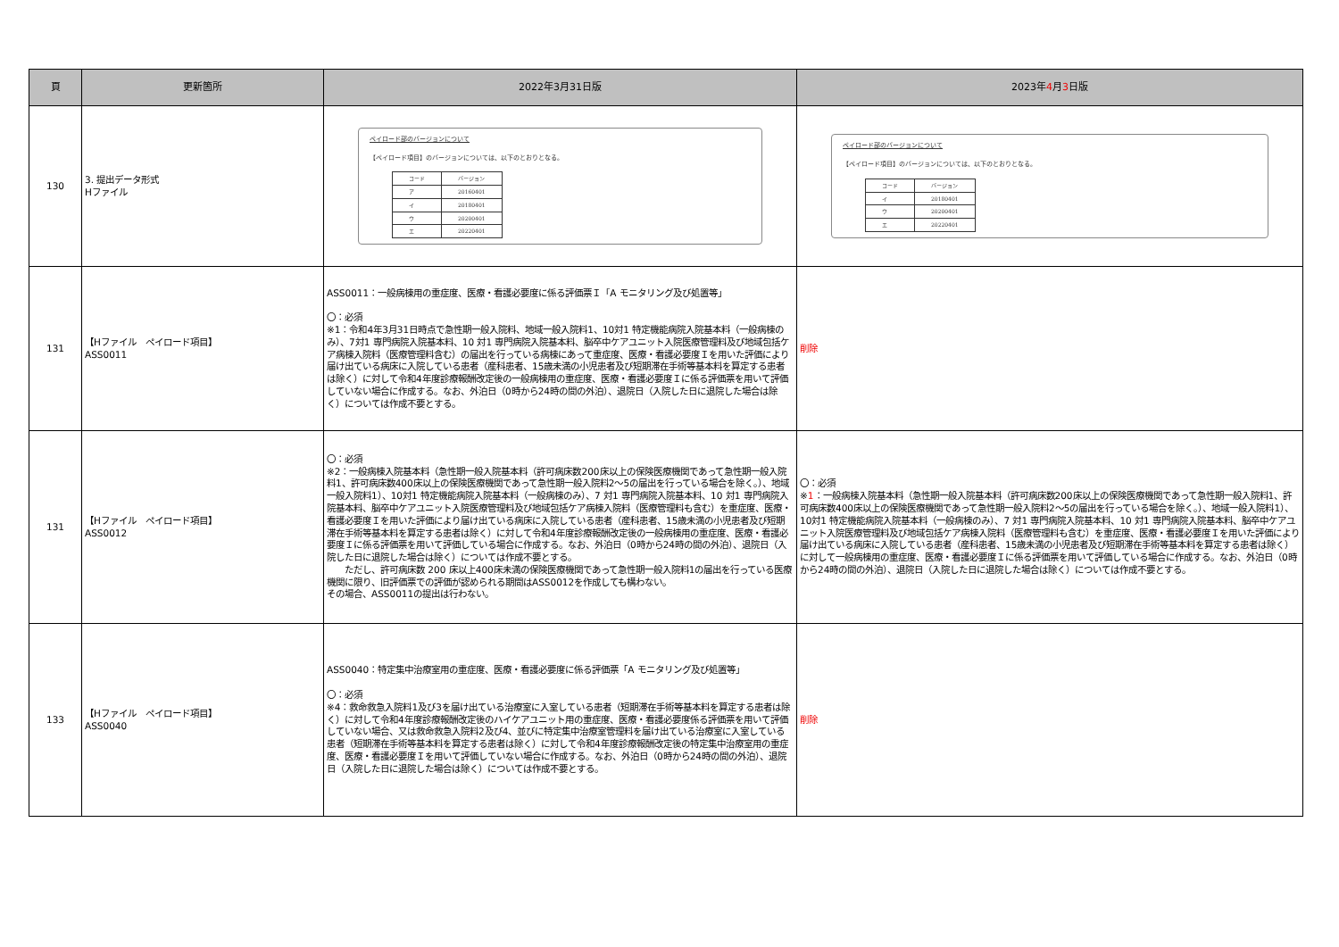| 頁 | 更新箇所 | 2022年3月31日版 | 2023年 4 月 3 日版 |
| --- | --- | --- | --- |
| 130 | 3. 提出データ形式 Hファイル | ペイロード部のバージョンについて 【ペイロード項目】のバージョンについては、以下のとおりとなる。 / コード / バージョン / / --- / --- / / ア / 20160401 / / イ / 20180401 / / ウ / 20200401 / / エ / 20220401 / | ペイロード部のバージョンについて 【ペイロード項目】のバージョンについては、以下のとおりとなる。 / コード / バージョン / / --- / --- / / イ / 20180401 / / ウ / 20200401 / / エ / 20220401 / |
| 131 | 【Hファイル ペイロード項目】 ASS0011 | ASS0011：一般病棟用の重症度、医療・看護必要度に係る評価票Ｉ「A モニタリング及び処置等」 〇：必須 ※1：令和4年3月31日時点で急性期一般入院料、地域一般入院料1、10対1 特定機能病院入院基本料（一般病棟のみ）、7対1 専門病院入院基本料、10 対1 専門病院入院基本料、脳卒中ケアユニット入院医療管理料及び地域包括ケア病棟入院料（医療管理料含む）の届出を行っている病棟にあって重症度、医療・看護必要度Ｉを用いた評価により届け出ている病床に入院している患者（産科患者、15歳未満の小児患者及び短期滞在手術等基本料を算定する患者は除く）に対して令和4年度診療報酬改定後の一般病棟用の重症度、医療・看護必要度Ｉに係る評価票を用いて評価していない場合に作成する。なお、外泊日（0時から24時の間の外泊）、退院日（入院した日に退院した場合は除く）については作成不要とする。 | 削除 |
| 131 | 【Hファイル ペイロード項目】 ASS0012 | 〇：必須 ※2：一般病棟入院基本料（急性期一般入院基本料（許可病床数200床以上の保険医療機関であって急性期一般入院料1、許可病床数400床以上の保険医療機関であって急性期一般入院料2～5の届出を行っている場合を除く。）、地域一般入院料1）、10対1 特定機能病院入院基本料（一般病棟のみ）、7 対1 専門病院入院基本料、10 対1 専門病院入院基本料、脳卒中ケアユニット入院医療管理料及び地域包括ケア病棟入院料（医療管理料も含む）を重症度、医療・看護必要度Ｉを用いた評価により届け出ている病床に入院している患者（産科患者、15歳未満の小児患者及び短期滞在手術等基本料を算定する患者は除く）に対して令和4年度診療報酬改定後の一般病棟用の重症度、医療・看護必要度Ｉに係る評価票を用いて評価している場合に作成する。なお、外泊日（0時から24時の間の外泊）、退院日（入院した日に退院した場合は除く）については作成不要とする。 ただし、許可病床数 200 床以上400床未満の保険医療機関であって急性期一般入院料1の届出を行っている医療機関に限り、旧評価票での評価が認められる期間はASS0012を作成しても構わない。 その場合、ASS0011の提出は行わない。 | 〇：必須 ※ 1 ：一般病棟入院基本料（急性期一般入院基本料（許可病床数200床以上の保険医療機関であって急性期一般入院料1、許可病床数400床以上の保険医療機関であって急性期一般入院料2～5の届出を行っている場合を除く。）、地域一般入院料1）、10対1 特定機能病院入院基本料（一般病棟のみ）、7 対1 専門病院入院基本料、10 対1 専門病院入院基本料、脳卒中ケアユニット入院医療管理料及び地域包括ケア病棟入院料（医療管理料も含む）を重症度、医療・看護必要度Ｉを用いた評価により届け出ている病床に入院している患者（産科患者、15歳未満の小児患者及び短期滞在手術等基本料を算定する患者は除く）に対して一般病棟用の重症度、医療・看護必要度Ｉに係る評価票を用いて評価している場合に作成する。なお、外泊日（0時から24時の間の外泊）、退院日（入院した日に退院した場合は除く）については作成不要とする。 |
| 133 | 【Hファイル ペイロード項目】 ASS0040 | ASS0040：特定集中治療室用の重症度、医療・看護必要度に係る評価票「A モニタリング及び処置等」 〇：必須 ※4：救命救急入院料1及び3を届け出ている治療室に入室している患者（短期滞在手術等基本料を算定する患者は除く）に対して令和4年度診療報酬改定後のハイケアユニット用の重症度、医療・看護必要度係る評価票を用いて評価していない場合、又は救命救急入院料2及び4、並びに特定集中治療室管理料を届け出ている治療室に入室している患者（短期滞在手術等基本料を算定する患者は除く）に対して令和4年度診療報酬改定後の特定集中治療室用の重症度、医療・看護必要度Ｉを用いて評価していない場合に作成する。なお、外泊日（0時から24時の間の外泊）、退院日（入院した日に退院した場合は除く）については作成不要とする。 | 削除 |